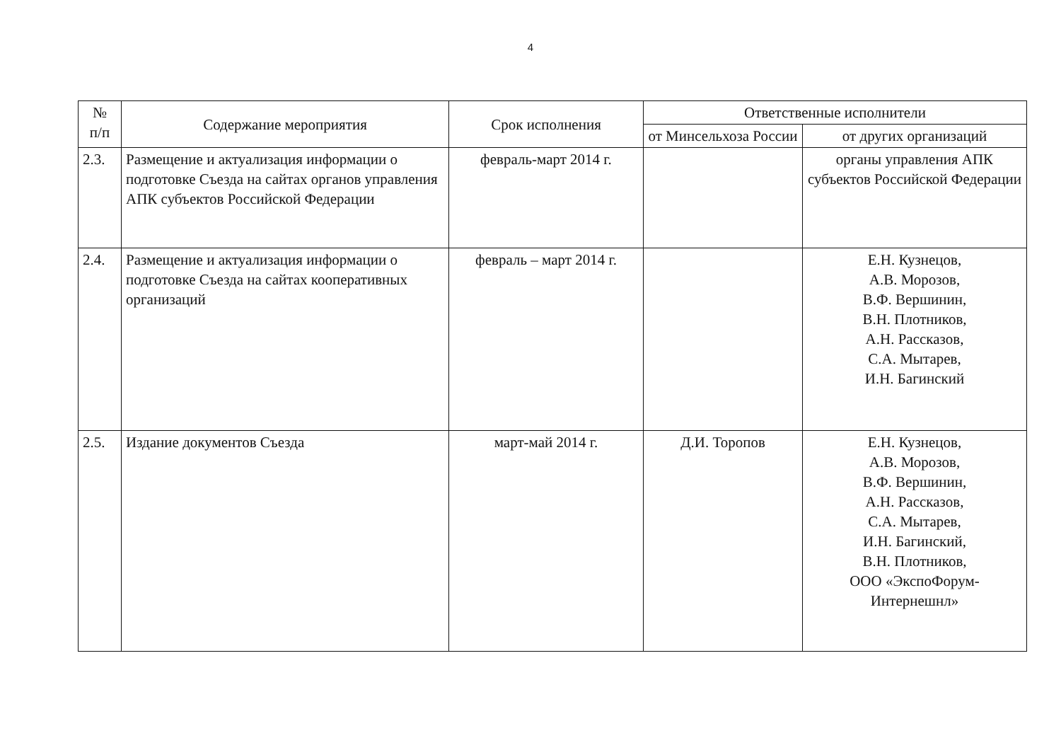4
| № п/п | Содержание мероприятия | Срок исполнения | Ответственные исполнители | |
| --- | --- | --- | --- | --- |
| | | | от Минсельхоза России | от других организаций |
| 2.3. | Размещение и актуализация информации о подготовке Съезда на сайтах органов управления АПК субъектов Российской Федерации | февраль-март 2014 г. | | органы управления АПК субъектов Российской Федерации |
| 2.4. | Размещение и актуализация информации о подготовке Съезда на сайтах кооперативных организаций | февраль – март 2014 г. | | Е.Н. Кузнецов, А.В. Морозов, В.Ф. Вершинин, В.Н. Плотников, А.Н. Рассказов, С.А. Мытарев, И.Н. Багинский |
| 2.5. | Издание документов Съезда | март-май 2014 г. | Д.И. Торопов | Е.Н. Кузнецов, А.В. Морозов, В.Ф. Вершинин, А.Н. Рассказов, С.А. Мытарев, И.Н. Багинский, В.Н. Плотников, ООО «ЭкспоФорум-Интернешнл» |